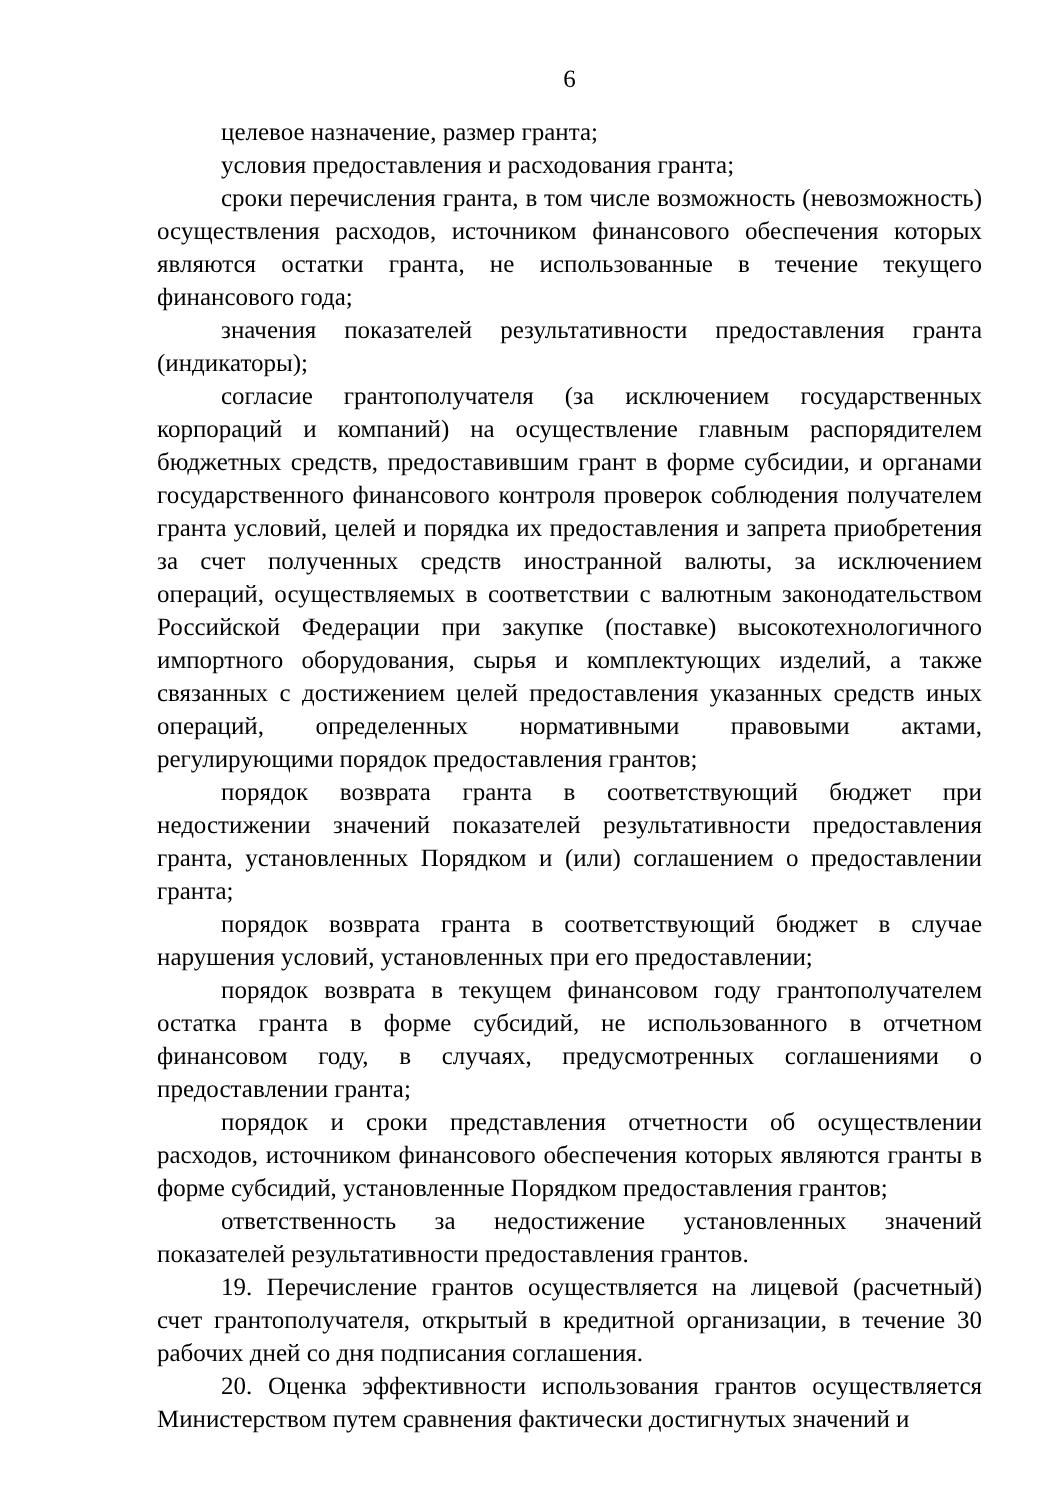6
целевое назначение, размер гранта;
условия предоставления и расходования гранта;
сроки перечисления гранта, в том числе возможность (невозможность) осуществления расходов, источником финансового обеспечения которых являются остатки гранта, не использованные в течение текущего финансового года;
значения показателей результативности предоставления гранта (индикаторы);
согласие грантополучателя (за исключением государственных корпораций и компаний) на осуществление главным распорядителем бюджетных средств, предоставившим грант в форме субсидии, и органами государственного финансового контроля проверок соблюдения получателем гранта условий, целей и порядка их предоставления и запрета приобретения за счет полученных средств иностранной валюты, за исключением операций, осуществляемых в соответствии с валютным законодательством Российской Федерации при закупке (поставке) высокотехнологичного импортного оборудования, сырья и комплектующих изделий, а также связанных с достижением целей предоставления указанных средств иных операций, определенных нормативными правовыми актами, регулирующими порядок предоставления грантов;
порядок возврата гранта в соответствующий бюджет при недостижении значений показателей результативности предоставления гранта, установленных Порядком и (или) соглашением о предоставлении гранта;
порядок возврата гранта в соответствующий бюджет в случае нарушения условий, установленных при его предоставлении;
порядок возврата в текущем финансовом году грантополучателем остатка гранта в форме субсидий, не использованного в отчетном финансовом году, в случаях, предусмотренных соглашениями о предоставлении гранта;
порядок и сроки представления отчетности об осуществлении расходов, источником финансового обеспечения которых являются гранты в форме субсидий, установленные Порядком предоставления грантов;
ответственность за недостижение установленных значений показателей результативности предоставления грантов.
19. Перечисление грантов осуществляется на лицевой (расчетный) счет грантополучателя, открытый в кредитной организации, в течение 30 рабочих дней со дня подписания соглашения.
20. Оценка эффективности использования грантов осуществляется Министерством путем сравнения фактически достигнутых значений и